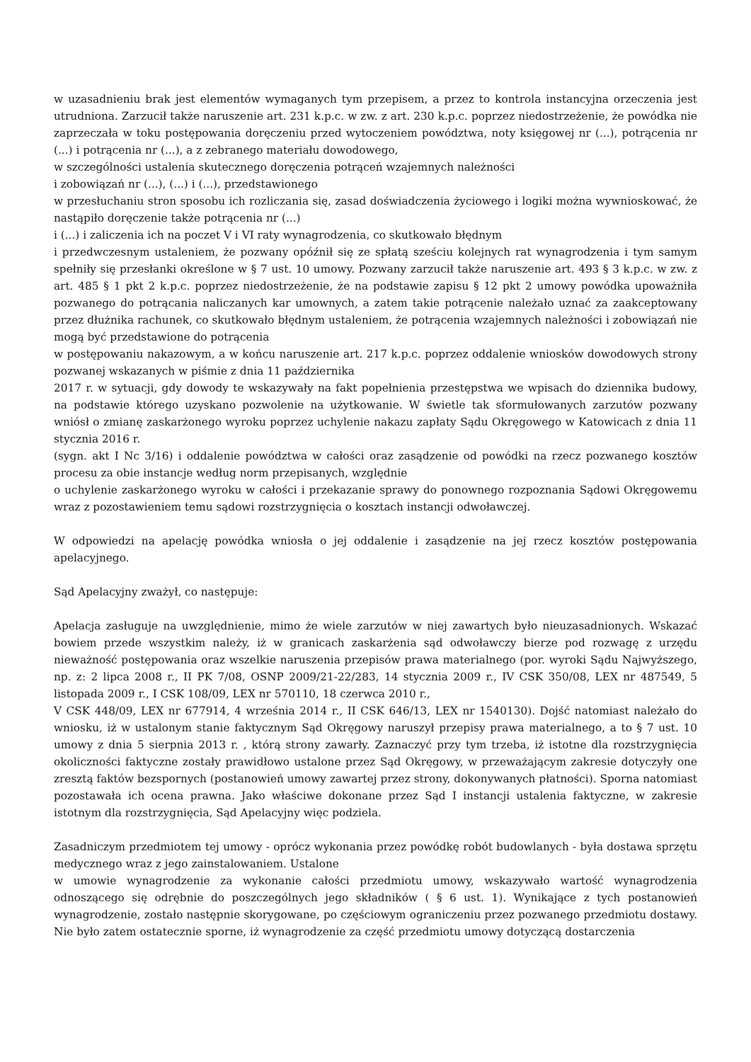w uzasadnieniu brak jest elementów wymaganych tym przepisem, a przez to kontrola instancyjna orzeczenia jest utrudniona. Zarzucił także naruszenie art. 231 k.p.c. w zw. z art. 230 k.p.c. poprzez niedostrzeżenie, że powódka nie zaprzeczała w toku postępowania doręczeniu przed wytoczeniem powództwa, noty księgowej nr (...), potrącenia nr (...) i potrącenia nr (...), a z zebranego materiału dowodowego,
w szczególności ustalenia skutecznego doręczenia potrąceń wzajemnych należności
i zobowiązań nr (...), (...) i (...), przedstawionego
w przesłuchaniu stron sposobu ich rozliczania się, zasad doświadczenia życiowego i logiki można wywnioskować, że nastąpiło doręczenie także potrącenia nr (...)
i (...) i zaliczenia ich na poczet V i VI raty wynagrodzenia, co skutkowało błędnym
i przedwczesnym ustaleniem, że pozwany opóźnił się ze spłatą sześciu kolejnych rat wynagrodzenia i tym samym spełniły się przesłanki określone w § 7 ust. 10 umowy. Pozwany zarzucił także naruszenie art. 493 § 3 k.p.c. w zw. z art. 485 § 1 pkt 2 k.p.c. poprzez niedostrzeżenie, że na podstawie zapisu § 12 pkt 2 umowy powódka upoważniła pozwanego do potrącania naliczanych kar umownych, a zatem takie potrącenie należało uznać za zaakceptowany przez dłużnika rachunek, co skutkowało błędnym ustaleniem, że potrącenia wzajemnych należności i zobowiązań nie mogą być przedstawione do potrącenia
w postępowaniu nakazowym, a w końcu naruszenie art. 217 k.p.c. poprzez oddalenie wniosków dowodowych strony pozwanej wskazanych w piśmie z dnia 11 października
2017 r. w sytuacji, gdy dowody te wskazywały na fakt popełnienia przestępstwa we wpisach do dziennika budowy, na podstawie którego uzyskano pozwolenie na użytkowanie. W świetle tak sformułowanych zarzutów pozwany wniósł o zmianę zaskarżonego wyroku poprzez uchylenie nakazu zapłaty Sądu Okręgowego w Katowicach z dnia 11 stycznia 2016 r.
(sygn. akt I Nc 3/16) i oddalenie powództwa w całości oraz zasądzenie od powódki na rzecz pozwanego kosztów procesu za obie instancje według norm przepisanych, względnie
o uchylenie zaskarżonego wyroku w całości i przekazanie sprawy do ponownego rozpoznania Sądowi Okręgowemu wraz z pozostawieniem temu sądowi rozstrzygnięcia o kosztach instancji odwoławczej.
W odpowiedzi na apelację powódka wniosła o jej oddalenie i zasądzenie na jej rzecz kosztów postępowania apelacyjnego.
Sąd Apelacyjny zważył, co następuje:
Apelacja zasługuje na uwzględnienie, mimo że wiele zarzutów w niej zawartych było nieuzasadnionych. Wskazać bowiem przede wszystkim należy, iż w granicach zaskarżenia sąd odwoławczy bierze pod rozwagę z urzędu nieważność postępowania oraz wszelkie naruszenia przepisów prawa materialnego (por. wyroki Sądu Najwyższego, np. z: 2 lipca 2008 r., II PK 7/08, OSNP 2009/21-22/283, 14 stycznia 2009 r., IV CSK 350/08, LEX nr 487549, 5 listopada 2009 r., I CSK 108/09, LEX nr 570110, 18 czerwca 2010 r.,
V CSK 448/09, LEX nr 677914, 4 września 2014 r., II CSK 646/13, LEX nr 1540130). Dojść natomiast należało do wniosku, iż w ustalonym stanie faktycznym Sąd Okręgowy naruszył przepisy prawa materialnego, a to § 7 ust. 10 umowy z dnia 5 sierpnia 2013 r. , którą strony zawarły. Zaznaczyć przy tym trzeba, iż istotne dla rozstrzygnięcia okoliczności faktyczne zostały prawidłowo ustalone przez Sąd Okręgowy, w przeważającym zakresie dotyczyły one zresztą faktów bezspornych (postanowień umowy zawartej przez strony, dokonywanych płatności). Sporna natomiast pozostawała ich ocena prawna. Jako właściwe dokonane przez Sąd I instancji ustalenia faktyczne, w zakresie istotnym dla rozstrzygnięcia, Sąd Apelacyjny więc podziela.
Zasadniczym przedmiotem tej umowy - oprócz wykonania przez powódkę robót budowlanych - była dostawa sprzętu medycznego wraz z jego zainstalowaniem. Ustalone
w umowie wynagrodzenie za wykonanie całości przedmiotu umowy, wskazywało wartość wynagrodzenia odnoszącego się odrębnie do poszczególnych jego składników ( § 6 ust. 1). Wynikające z tych postanowień wynagrodzenie, zostało następnie skorygowane, po częściowym ograniczeniu przez pozwanego przedmiotu dostawy. Nie było zatem ostatecznie sporne, iż wynagrodzenie za część przedmiotu umowy dotyczącą dostarczenia